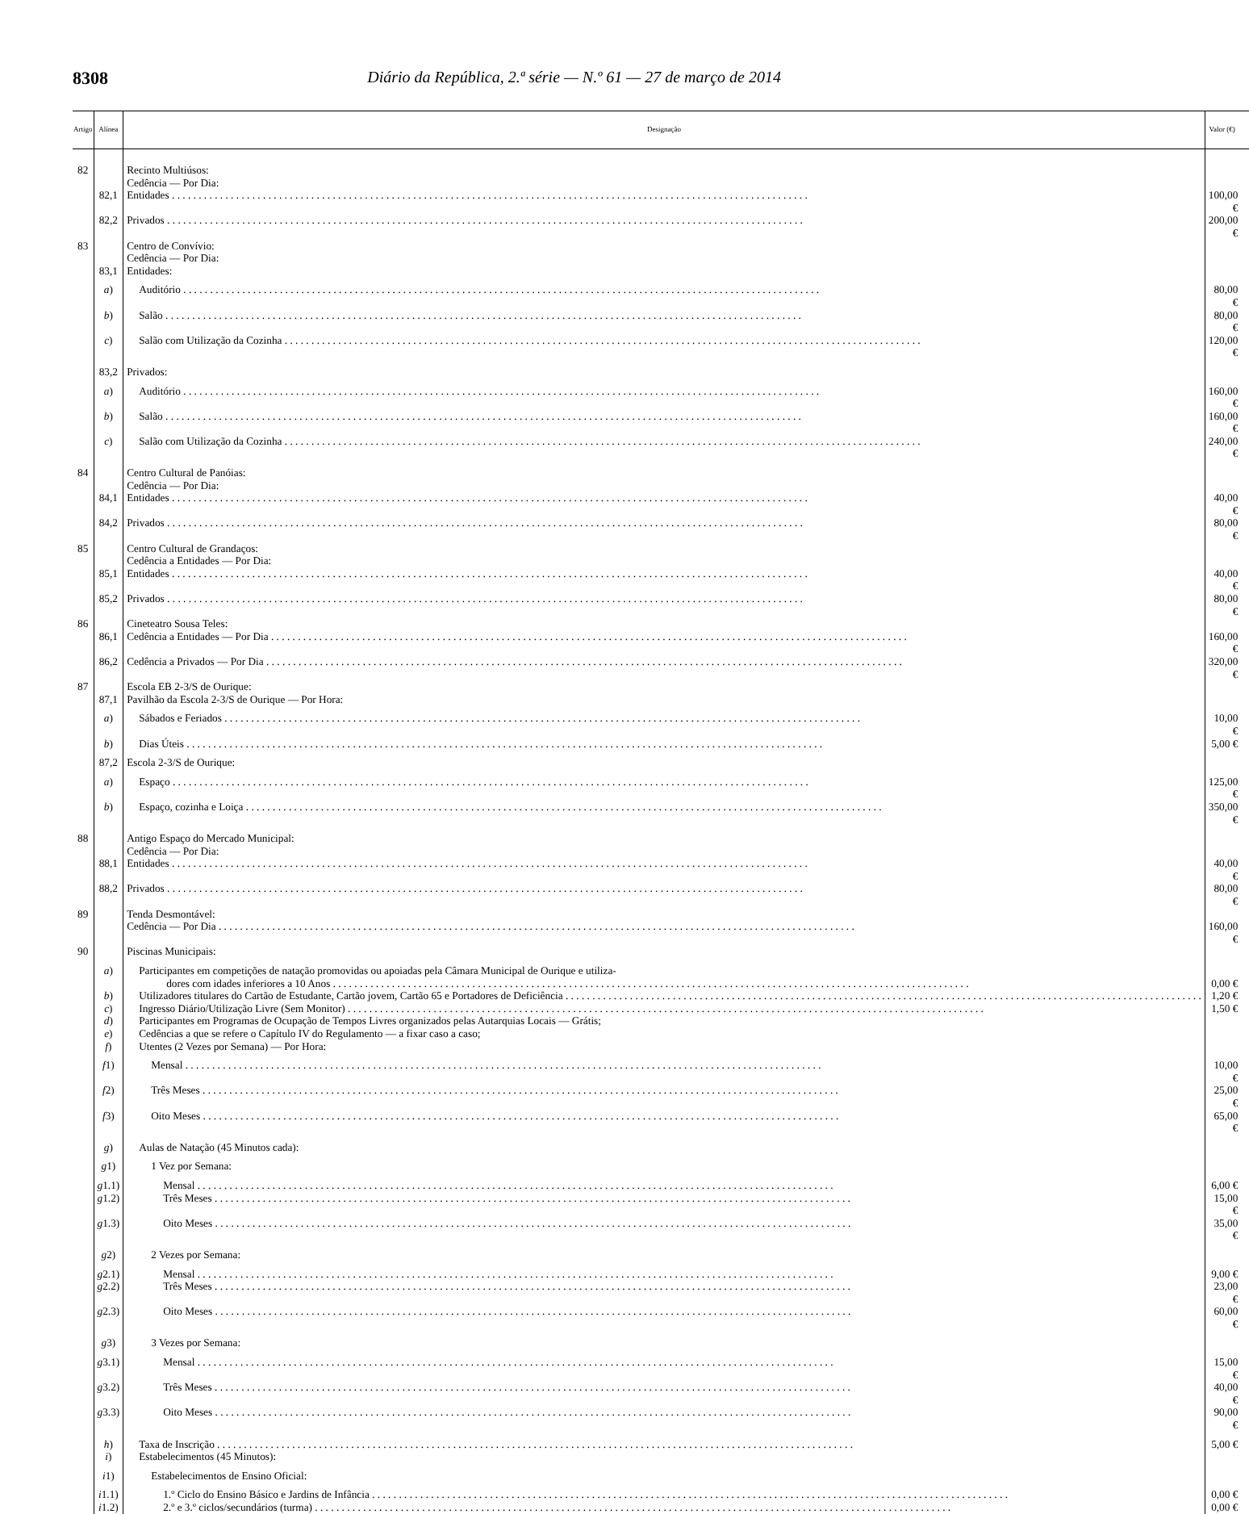8308 Diário da República, 2.ª série — N.º 61 — 27 de março de 2014
| Artigo | Alínea | Designação | Valor (€) |
| --- | --- | --- | --- |
| 82 | | Recinto Multiúsos: | |
| | | Cedência — Por Dia: | |
| | 82,1 | Entidades | 100,00 € |
| | 82,2 | Privados | 200,00 € |
| 83 | | Centro de Convívio: | |
| | | Cedência — Por Dia: | |
| | 83,1 | Entidades: | |
| | a ) | Auditório | 80,00 € |
| | b ) | Salão | 80,00 € |
| | c ) | Salão com Utilização da Cozinha | 120,00 € |
| | 83,2 | Privados: | |
| | a ) | Auditório | 160,00 € |
| | b ) | Salão | 160,00 € |
| | c ) | Salão com Utilização da Cozinha | 240,00 € |
| 84 | | Centro Cultural de Panóias: | |
| | | Cedência — Por Dia: | |
| | 84,1 | Entidades | 40,00 € |
| | 84,2 | Privados | 80,00 € |
| 85 | | Centro Cultural de Grandaços: | |
| | | Cedência a Entidades — Por Dia: | |
| | 85,1 | Entidades | 40,00 € |
| | 85,2 | Privados | 80,00 € |
| 86 | | Cineteatro Sousa Teles: | |
| | 86,1 | Cedência a Entidades — Por Dia | 160,00 € |
| | 86,2 | Cedência a Privados — Por Dia | 320,00 € |
| 87 | | Escola EB 2-3/S de Ourique: | |
| | 87,1 | Pavilhão da Escola 2-3/S de Ourique — Por Hora: | |
| | a ) | Sábados e Feriados | 10,00 € |
| | b ) | Dias Úteis | 5,00 € |
| | 87,2 | Escola 2-3/S de Ourique: | |
| | a ) | Espaço | 125,00 € |
| | b ) | Espaço, cozinha e Loiça | 350,00 € |
| 88 | | Antigo Espaço do Mercado Municipal: | |
| | | Cedência — Por Dia: | |
| | 88,1 | Entidades | 40,00 € |
| | 88,2 | Privados | 80,00 € |
| 89 | | Tenda Desmontável: | |
| | | Cedência — Por Dia | 160,00 € |
| 90 | | Piscinas Municipais: | |
| | a ) | Participantes em competições de natação promovidas ou apoiadas pela Câmara Municipal de Ourique e utiliza- dores com idades inferiores a 10 Anos | 0,00 € |
| | b ) | Utilizadores titulares do Cartão de Estudante, Cartão jovem, Cartão 65 e Portadores de Deficiência | 1,20 € |
| | c ) | Ingresso Diário/Utilização Livre (Sem Monitor) | 1,50 € |
| | d ) | Participantes em Programas de Ocupação de Tempos Livres organizados pelas Autarquias Locais — Grátis; | |
| | e ) | Cedências a que se refere o Capítulo IV do Regulamento — a fixar caso a caso; | |
| | f ) | Utentes (2 Vezes por Semana) — Por Hora: | |
| | f 1) | Mensal | 10,00 € |
| | f 2) | Três Meses | 25,00 € |
| | f 3) | Oito Meses | 65,00 € |
| | g ) | Aulas de Natação (45 Minutos cada): | |
| | g 1) | 1 Vez por Semana: | |
| | g 1.1) | Mensal | 6,00 € |
| | g 1.2) | Três Meses | 15,00 € |
| | g 1.3) | Oito Meses | 35,00 € |
| | g 2) | 2 Vezes por Semana: | |
| | g 2.1) | Mensal | 9,00 € |
| | g 2.2) | Três Meses | 23,00 € |
| | g 2.3) | Oito Meses | 60,00 € |
| | g 3) | 3 Vezes por Semana: | |
| | g 3.1) | Mensal | 15,00 € |
| | g 3.2) | Três Meses | 40,00 € |
| | g 3.3) | Oito Meses | 90,00 € |
| | h ) | Taxa de Inscrição | 5,00 € |
| | i ) | Estabelecimentos (45 Minutos): | |
| | i 1) | Estabelecimentos de Ensino Oficial: | |
| | i 1.1) | 1.º Ciclo do Ensino Básico e Jardins de Infância | 0,00 € |
| | i 1.2) | 2.º e 3.º ciclos/secundários (turma) | 0,00 € |